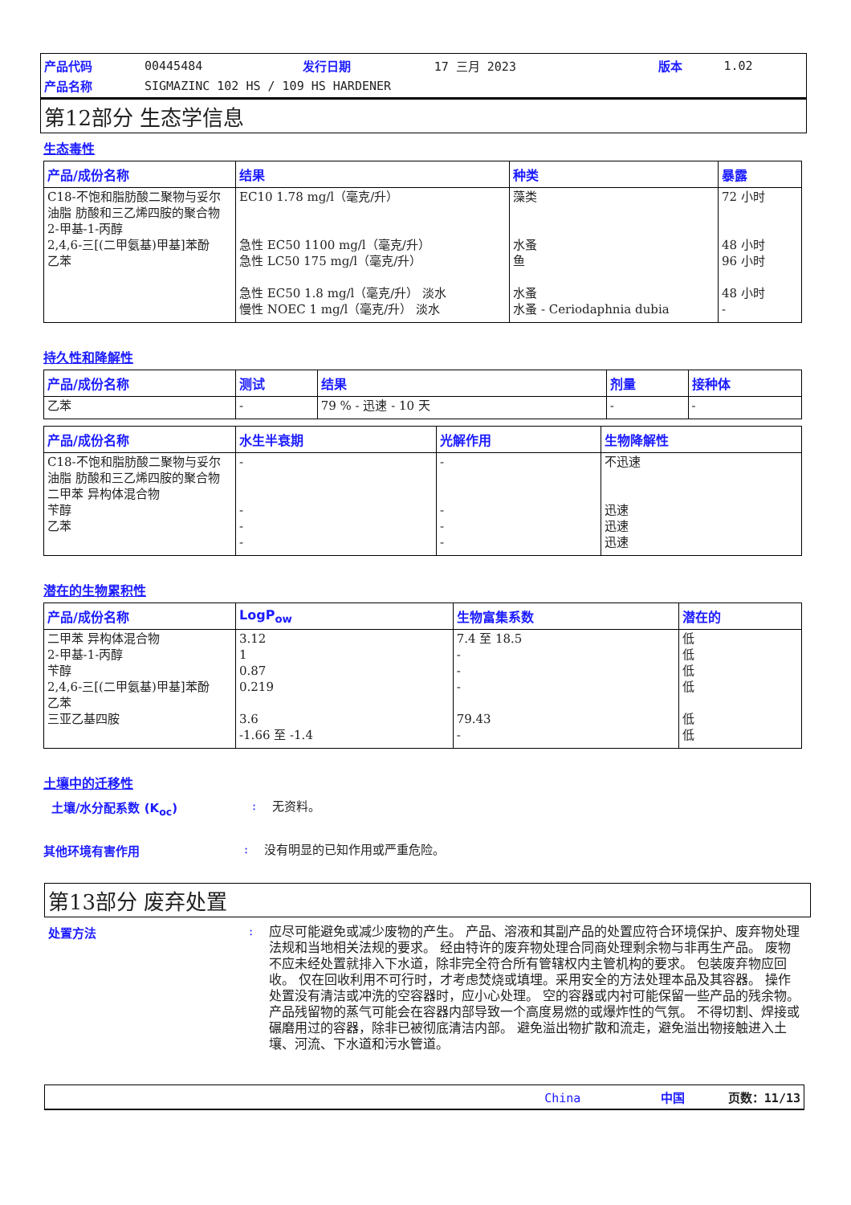| 产品代码 | 00445484 | 发行日期 | 17 三月 2023 | 版本 | 1.02 |
| 产品名称 | SIGMAZINC 102 HS / 109 HS HARDENER | | | | |
第12部分 生态学信息
生态毒性
| 产品/成份名称 | 结果 | 种类 | 暴露 |
| --- | --- | --- | --- |
| C18-不饱和脂肪酸二聚物与妥尔油脂 肪酸和三乙烯四胺的聚合物 2-甲基-1-丙醇 2,4,6-三[(二甲氨基)甲基]苯酚 乙苯 | EC10 1.78 mg/l（毫克/升） 急性 EC50 1100 mg/l（毫克/升） 急性 LC50 175 mg/l（毫克/升） 急性 EC50 1.8 mg/l（毫克/升） 淡水 慢性 NOEC 1 mg/l（毫克/升） 淡水 | 藻类 水蚤 鱼 水蚤 水蚤 - Ceriodaphnia dubia | 72 小时 48 小时 96 小时 48 小时 - |
持久性和降解性
| 产品/成份名称 | 测试 | 结果 | 剂量 | 接种体 |
| --- | --- | --- | --- | --- |
| 乙苯 | - | 79 % - 迅速 - 10 天 | - | - |
| 产品/成份名称 | 水生半衰期 | 光解作用 | 生物降解性 |
| --- | --- | --- | --- |
| C18-不饱和脂肪酸二聚物与妥尔油脂 肪酸和三乙烯四胺的聚合物 二甲苯 异构体混合物 苄醇 乙苯 | - - - - | - - - - | 不迅速 迅速 迅速 迅速 |
潜在的生物累积性
| 产品/成份名称 | LogP<sub>ow</sub> | 生物富集系数 | 潜在的 |
| --- | --- | --- | --- |
| 二甲苯 异构体混合物 2-甲基-1-丙醇 苄醇 2,4,6-三[(二甲氨基)甲基]苯酚 乙苯 三亚乙基四胺 | 3.12 1 0.87 0.219 3.6 -1.66 至 -1.4 | 7.4 至 18.5 - - - 79.43 - | 低 低 低 低 低 低 |
土壤中的迁移性
土壤/水分配系数 (K<sub>oc</sub>) :
无资料。
其他环境有害作用 :
没有明显的已知作用或严重危险。
第13部分 废弃处置
处置方法 :
应尽可能避免或减少废物的产生。 产品、溶液和其副产品的处置应符合环境保护、废弃物处理法规和当地相关法规的要求。 经由特许的废弃物处理合同商处理剩余物与非再生产品。 废物不应未经处置就排入下水道，除非完全符合所有管辖权内主管机构的要求。 包装废弃物应回收。 仅在回收利用不可行时，才考虑焚烧或填埋。采用安全的方法处理本品及其容器。 操作处置没有清洁或冲洗的空容器时，应小心处理。 空的容器或内衬可能保留一些产品的残余物。 产品残留物的蒸气可能会在容器内部导致一个高度易燃的或爆炸性的气氛。 不得切割、焊接或碾磨用过的容器，除非已被彻底清洁内部。 避免溢出物扩散和流走，避免溢出物接触进入土壤、河流、下水道和污水管道。
China 中国 页数：11/13